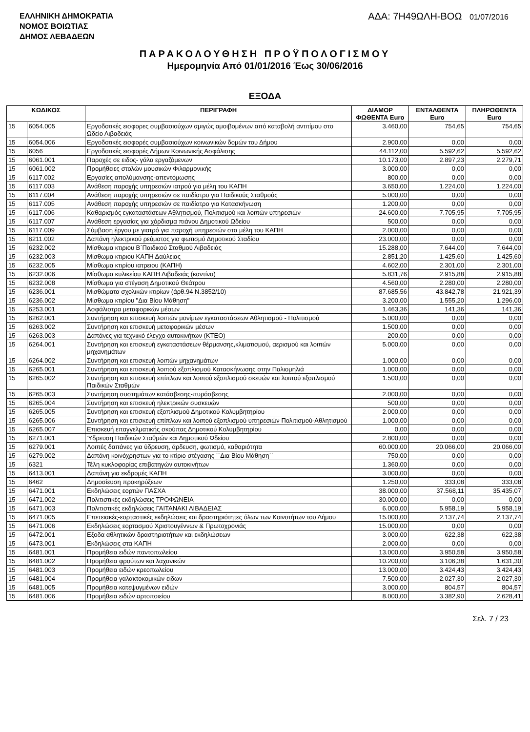ΕΛΛΗΝΙΚΗ ΔΗΜΟΚΡΑΤΙΑ
ΝΟΜΟΣ ΒΟΙΩΤΙΑΣ
ΔΗΜΟΣ ΛΕΒΑΔΕΩΝ
ΑΔΑ: 7Η49ΩΛΗ-ΒΟΩ 01/07/2016
ΠΑΡΑΚΟΛΟΥΘΗΣΗ ΠΡΟΫΠΟΛΟΓΙΣΜΟΥ
Ημερομηνία Από 01/01/2016 Έως 30/06/2016
ΕΞΟΔΑ
| ΚΩΔΙΚΟΣ | | ΠΕΡΙΓΡΑΦΗ | ΔΙΑΜΟΡ ΦΩΘΕΝΤΑ Euro | ΕΝΤΑΛΘΕΝΤΑ Euro | ΠΛΗΡΩΘΕΝΤΑ Euro |
| --- | --- | --- | --- | --- | --- |
| 15 | 6054.005 | Εργοδοτικές εισφορες συμβασιούχων αμιγώς αμοιβομένων από καταβολή αντιτίμου στο Ωδείο Λιβαδειάς | 3.460,00 | 754,65 | 754,65 |
| 15 | 6054.006 | Εργοδοτικές εισφορές συμβασιούχων κοινωνικών δομών του Δήμου | 2.900,00 | 0,00 | 0,00 |
| 15 | 6056 | Εργοδοτικές εισφορές Δήμων Κοινωνικής Ασφάλισης | 44.112,00 | 5.592,62 | 5.592,62 |
| 15 | 6061.001 | Παροχές σε ειδος- γάλα εργαζόμενων | 10.173,00 | 2.897,23 | 2.279,71 |
| 15 | 6061.002 | Προμήθειες στολών μουσικών Φιλαρμονικής | 3.000,00 | 0,00 | 0,00 |
| 15 | 6117.002 | Εργασίες απολύμανσης-απεντόμωσης | 800,00 | 0,00 | 0,00 |
| 15 | 6117.003 | Ανάθεση παροχής υπηρεσιών ιατρού για μέλη του ΚΑΠΗ | 3.650,00 | 1.224,00 | 1.224,00 |
| 15 | 6117.004 | Ανάθεση παροχής υπηρεσιών σε παιδίατρο για Παιδικούς Σταθμούς | 5.000,00 | 0,00 | 0,00 |
| 15 | 6117.005 | Ανάθεση παροχής υπηρεσιών σε παιδίατρο για Κατασκήνωση | 1.200,00 | 0,00 | 0,00 |
| 15 | 6117.006 | Καθαρισμός εγκαταστάσεων Αθλητισμού, Πολιτισμού και λοιπών υπηρεσιών | 24.600,00 | 7.705,95 | 7.705,95 |
| 15 | 6117.007 | Ανάθεση εργασίας για χόρδισμα πιάνου Δημοτικού Ωδείου | 500,00 | 0,00 | 0,00 |
| 15 | 6117.009 | Σύμβαση έργου με γιατρό για παροχή υπηρεσιών στα μέλη του ΚΑΠΗ | 2.000,00 | 0,00 | 0,00 |
| 15 | 6211.002 | Δαπάνη ηλεκτρικού ρεύματος για φωτισμό Δημοτικού Σταδίου | 23.000,00 | 0,00 | 0,00 |
| 15 | 6232.002 | Μίσθωμα κτιριου Β΄Παιδικού Σταθμού Λιβαδειάς | 15.288,00 | 7.644,00 | 7.644,00 |
| 15 | 6232.003 | Μίσθωμα κτιριου ΚΑΠΗ Δαύλειας | 2.851,20 | 1.425,60 | 1.425,60 |
| 15 | 6232.005 | Μίσθωμα κτιρίου ιατρειου (ΚΑΠΗ) | 4.602,00 | 2.301,00 | 2.301,00 |
| 15 | 6232.006 | Μίσθωμα κυλικείου ΚΑΠΗ Λιβαδειάς (καντίνα) | 5.831,76 | 2.915,88 | 2.915,88 |
| 15 | 6232.008 | Μίσθωμα για στέγαση Δημοτικού Θεάτρου | 4.560,00 | 2.280,00 | 2.280,00 |
| 15 | 6236.001 | Μισθώματα σχολικών κτιρίων (άρθ.94 Ν.3852/10) | 87.685,56 | 43.842,78 | 21.921,39 |
| 15 | 6236.002 | Μίσθωμα κτιρίου "Δια Βίου Μάθηση" | 3.200,00 | 1.555,20 | 1.296,00 |
| 15 | 6253.001 | Ασφάλιστρα μεταφορικών μέσων | 1.463,36 | 141,36 | 141,36 |
| 15 | 6262.001 | Συντήρηση και επισκευή λοιπών μονίμων εγκαταστάσεων Αθλητισμού - Πολιτισμού | 5.000,00 | 0,00 | 0,00 |
| 15 | 6263.002 | Συντήρηση και επισκευή μεταφορικών μέσων | 1.500,00 | 0,00 | 0,00 |
| 15 | 6263.003 | Δαπάνες για τεχνιικό έλεγχο αυτοκινήτων (ΚΤΕΟ) | 200,00 | 0,00 | 0,00 |
| 15 | 6264.001 | Συντήρηση και επισκευή εγκαταστάσεων θέρμανσης,κλιματισμού, αερισμού και λοιπών μηχανημάτων | 5.000,00 | 0,00 | 0,00 |
| 15 | 6264.002 | Συντήρηση και επισκευή λοιπών μηχανημάτων | 1.000,00 | 0,00 | 0,00 |
| 15 | 6265.001 | Συντήρηση και επισκευή λοιπού εξοπλισμού Κατασκήνωσης στην Παλιομηλιά | 1.000,00 | 0,00 | 0,00 |
| 15 | 6265.002 | Συντήρηση και επισκευή επίπλων και λοιπού εξοπλισμού σκευών και λοιπού εξοπλισμού Παιδικών Σταθμών | 1.500,00 | 0,00 | 0,00 |
| 15 | 6265.003 | Συντήρηση συστημάτων κατάσβεσης-πυρόσβεσης | 2.000,00 | 0,00 | 0,00 |
| 15 | 6265.004 | Συντήρηση και επισκευή ηλεκτρικών συσκευών | 500,00 | 0,00 | 0,00 |
| 15 | 6265.005 | Συντήρηση και επισκευή εξοπλισμού Δημοτικού Κολυμβητηρίου | 2.000,00 | 0,00 | 0,00 |
| 15 | 6265.006 | Συντήρηση και επισκευή επίπλων και λοιπού εξοπλισμού υπηρεσιών Πολιτισμού-Αθλητισμού | 1.000,00 | 0,00 | 0,00 |
| 15 | 6265.007 | Επισκευή επαγγελματικής σκούπας Δημοτικού Κολυμβητηρίου | 0,00 | 0,00 | 0,00 |
| 15 | 6271.001 | Ύδρευση Παιδικών Σταθμών και Δημοτικού Ωδείου | 2.800,00 | 0,00 | 0,00 |
| 15 | 6279.001 | Λοιπές δαπάνες για ύδρευση, άρδευση, φωτισμό, καθαριότητα | 60.000,00 | 20.066,00 | 20.066,00 |
| 15 | 6279.002 | Δαπάνη κοινόχρηστων για το κτίριο στέγασης ΄΄Δια Βίου Μάθηση΄΄ | 750,00 | 0,00 | 0,00 |
| 15 | 6321 | Τέλη κυκλοφορίας επιβατηγών αυτοκινήτων | 1.360,00 | 0,00 | 0,00 |
| 15 | 6413.001 | Δαπάνη για εκδρομές ΚΑΠΗ | 3.000,00 | 0,00 | 0,00 |
| 15 | 6462 | Δημοσίευση προκηρύξεων | 1.250,00 | 333,08 | 333,08 |
| 15 | 6471.001 | Εκδηλώσεις εορτών ΠΑΣΧΑ | 38.000,00 | 37.568,11 | 35.435,07 |
| 15 | 6471.002 | Πολιτιστικές εκδηλώσεις ΤΡΟΦΩΝΕΙΑ | 30.000,00 | 0,00 | 0,00 |
| 15 | 6471.003 | Πολιτιστικές εκδηλώσεις ΓΑΙΤΑΝΑΚΙ ΛΙΒΑΔΕΙΑΣ | 6.000,00 | 5.958,19 | 5.958,19 |
| 15 | 6471.005 | Επετειακές-εορταστικές εκδηλώσεις και δραστηριότητες όλων των Κοινοτήτων του Δήμου | 15.000,00 | 2.137,74 | 2.137,74 |
| 15 | 6471.006 | Εκδηλώσεις εορτασμού Χριστουγέννων & Πρωτοχρονιάς | 15.000,00 | 0,00 | 0,00 |
| 15 | 6472.001 | Εξοδα αθλητικών δραστηριοτήτων και εκδηλώσεων | 3.000,00 | 622,38 | 622,38 |
| 15 | 6473.001 | Εκδηλώσεις στα ΚΑΠΗ | 2.000,00 | 0,00 | 0,00 |
| 15 | 6481.001 | Προμήθεια ειδών παντοπωλείου | 13.000,00 | 3.950,58 | 3.950,58 |
| 15 | 6481.002 | Προμήθεια φρούτων και λαχανικών | 10.200,00 | 3.106,38 | 1.631,30 |
| 15 | 6481.003 | Προμήθεια ειδών κρεοπωλείου | 13.000,00 | 3.424,43 | 3.424,43 |
| 15 | 6481.004 | Προμήθεια γαλακτοκομικών ειδων | 7.500,00 | 2.027,30 | 2.027,30 |
| 15 | 6481.005 | Προμήθεια κατεψυγμένων ειδών | 3.000,00 | 804,57 | 804,57 |
| 15 | 6481.006 | Προμήθεια ειδών αρτοποιείου | 8.000,00 | 3.382,90 | 2.628,41 |
Σελ. 7 / 23